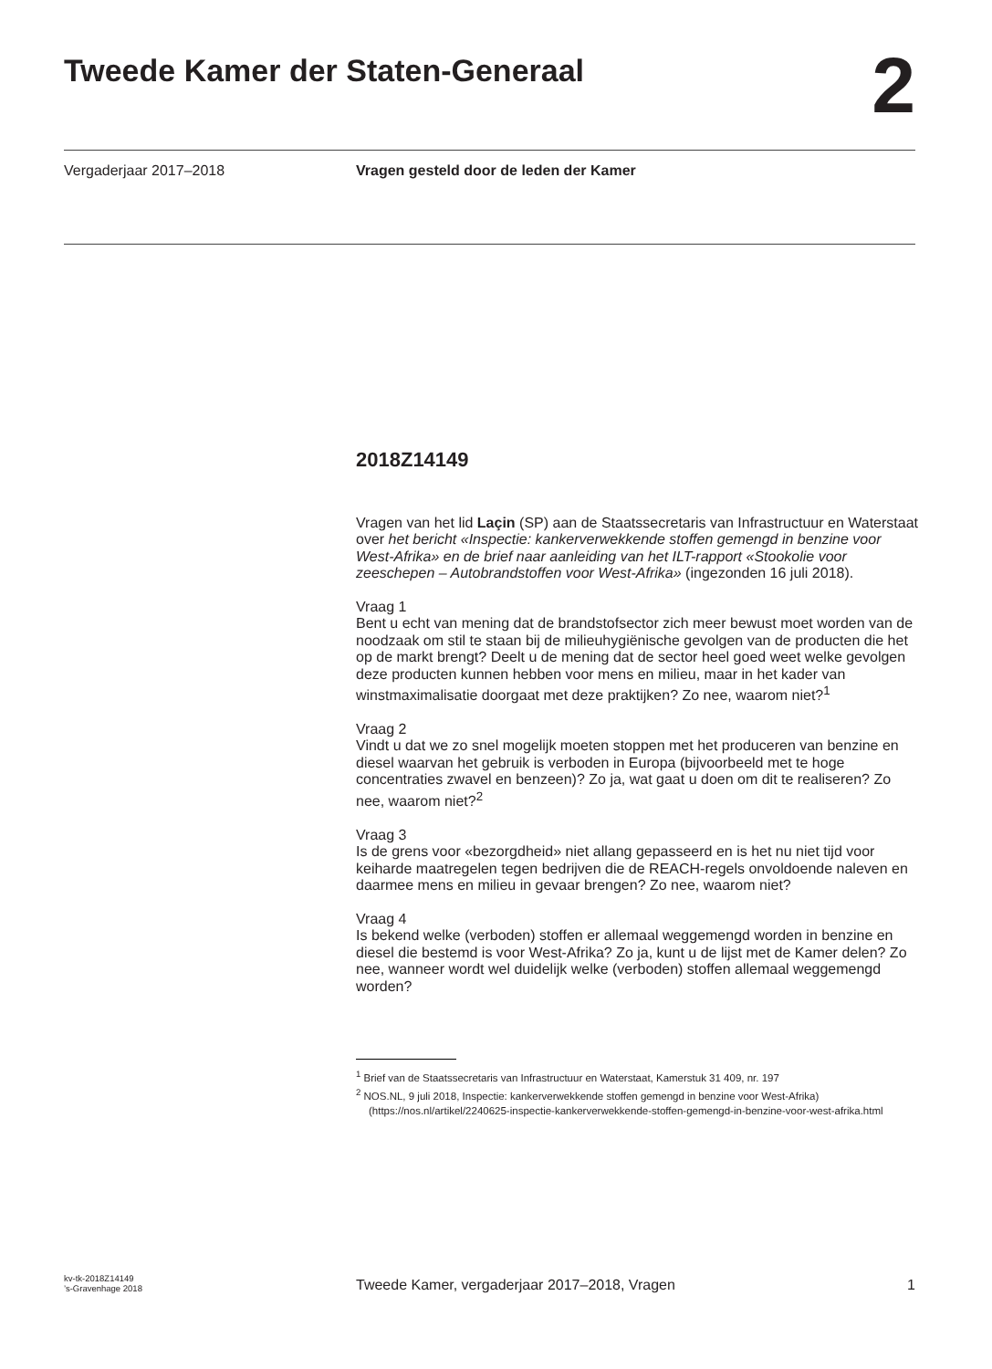Tweede Kamer der Staten-Generaal
2
Vergaderjaar 2017–2018 Vragen gesteld door de leden der Kamer
2018Z14149
Vragen van het lid Laçin (SP) aan de Staatssecretaris van Infrastructuur en Waterstaat over het bericht «Inspectie: kankerverwekkende stoffen gemengd in benzine voor West-Afrika» en de brief naar aanleiding van het ILT-rapport «Stookolie voor zeeschepen – Autobrandstoffen voor West-Afrika» (ingezonden 16 juli 2018).
Vraag 1
Bent u echt van mening dat de brandstofsector zich meer bewust moet worden van de noodzaak om stil te staan bij de milieuhygiënische gevolgen van de producten die het op de markt brengt? Deelt u de mening dat de sector heel goed weet welke gevolgen deze producten kunnen hebben voor mens en milieu, maar in het kader van winstmaximalisatie doorgaat met deze praktijken? Zo nee, waarom niet?<sup>1</sup>
Vraag 2
Vindt u dat we zo snel mogelijk moeten stoppen met het produceren van benzine en diesel waarvan het gebruik is verboden in Europa (bijvoorbeeld met te hoge concentraties zwavel en benzeen)? Zo ja, wat gaat u doen om dit te realiseren? Zo nee, waarom niet?<sup>2</sup>
Vraag 3
Is de grens voor «bezorgdheid» niet allang gepasseerd en is het nu niet tijd voor keiharde maatregelen tegen bedrijven die de REACH-regels onvoldoende naleven en daarmee mens en milieu in gevaar brengen? Zo nee, waarom niet?
Vraag 4
Is bekend welke (verboden) stoffen er allemaal weggemengd worden in benzine en diesel die bestemd is voor West-Afrika? Zo ja, kunt u de lijst met de Kamer delen? Zo nee, wanneer wordt wel duidelijk welke (verboden) stoffen allemaal weggemengd worden?
<sup>1</sup> Brief van de Staatssecretaris van Infrastructuur en Waterstaat, Kamerstuk 31 409, nr. 197
<sup>2</sup> NOS.NL, 9 juli 2018, Inspectie: kankerverwekkende stoffen gemengd in benzine voor West-Afrika)(https://nos.nl/artikel/2240625-inspectie-kankerverwekkende-stoffen-gemengd-in-benzine-voor-west-afrika.html
kv-tk-2018Z14149
’s-Gravenhage 2018
Tweede Kamer, vergaderjaar 2017–2018, Vragen
1